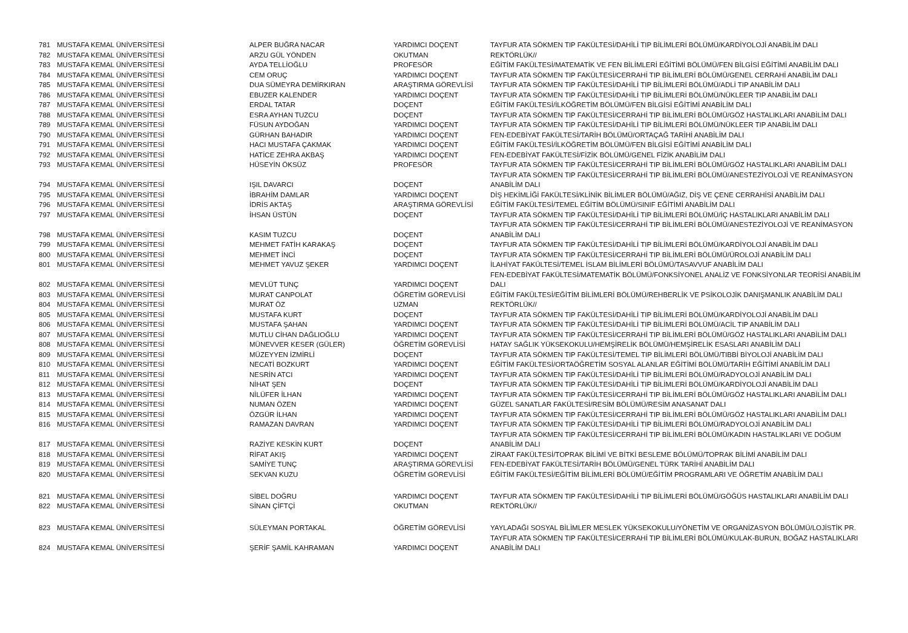| 781 | MUSTAFA KEMAL ÜNİVERSİTESİ | ALPER BUĞRA NACAR | YARDIMCI DOÇENT | TAYFUR ATA SÖKMEN TIP FAKÜLTESİ/DAHİLİ TIP BİLİMLERİ BÖLÜMÜ/KARDİYOLOJİ ANABİLİM DALI |
| 782 | MUSTAFA KEMAL ÜNİVERSİTESİ | ARZU GÜL YÖNDEN | OKUTMAN | REKTÖRLÜK// |
| 783 | MUSTAFA KEMAL ÜNİVERSİTESİ | AYDA TELLİOĞLU | PROFESÖR | EĞİTİM FAKÜLTESİ/MATEMATİK VE FEN BİLİMLERİ EĞİTİMİ BÖLÜMÜ/FEN BİLGİSİ EĞİTİMİ ANABİLİM DALI |
| 784 | MUSTAFA KEMAL ÜNİVERSİTESİ | CEM ORUÇ | YARDIMCI DOÇENT | TAYFUR ATA SÖKMEN TIP FAKÜLTESİ/CERRAHİ TIP BİLİMLERİ BÖLÜMÜ/GENEL CERRAHİ ANABİLİM DALI |
| 785 | MUSTAFA KEMAL ÜNİVERSİTESİ | DUA SÜMEYRA DEMİRKIRAN | ARAŞTIRMA GÖREVLİSİ | TAYFUR ATA SÖKMEN TIP FAKÜLTESİ/DAHİLİ TIP BİLİMLERİ BÖLÜMÜ/ADLİ TIP ANABİLİM DALI |
| 786 | MUSTAFA KEMAL ÜNİVERSİTESİ | EBUZER KALENDER | YARDIMCI DOÇENT | TAYFUR ATA SÖKMEN TIP FAKÜLTESİ/DAHİLİ TIP BİLİMLERİ BÖLÜMÜ/NÜKLEER TIP ANABİLİM DALI |
| 787 | MUSTAFA KEMAL ÜNİVERSİTESİ | ERDAL TATAR | DOÇENT | EĞİTİM FAKÜLTESİ/İLKÖĞRETİM BÖLÜMÜ/FEN BİLGİSİ EĞİTİMİ ANABİLİM DALI |
| 788 | MUSTAFA KEMAL ÜNİVERSİTESİ | ESRA AYHAN TUZCU | DOÇENT | TAYFUR ATA SÖKMEN TIP FAKÜLTESİ/CERRAHİ TIP BİLİMLERİ BÖLÜMÜ/GÖZ HASTALIKLARI ANABİLİM DALI |
| 789 | MUSTAFA KEMAL ÜNİVERSİTESİ | FÜSUN AYDOĞAN | YARDIMCI DOÇENT | TAYFUR ATA SÖKMEN TIP FAKÜLTESİ/DAHİLİ TIP BİLİMLERİ BÖLÜMÜ/NÜKLEER TIP ANABİLİM DALI |
| 790 | MUSTAFA KEMAL ÜNİVERSİTESİ | GÜRHAN BAHADIR | YARDIMCI DOÇENT | FEN-EDEBİYAT FAKÜLTESİ/TARİH BÖLÜMÜ/ORTAÇAĞ TARİHİ ANABİLİM DALI |
| 791 | MUSTAFA KEMAL ÜNİVERSİTESİ | HACI MUSTAFA ÇAKMAK | YARDIMCI DOÇENT | EĞİTİM FAKÜLTESİ/İLKÖĞRETİM BÖLÜMÜ/FEN BİLGİSİ EĞİTİMİ ANABİLİM DALI |
| 792 | MUSTAFA KEMAL ÜNİVERSİTESİ | HATİCE ZEHRA AKBAŞ | YARDIMCI DOÇENT | FEN-EDEBİYAT FAKÜLTESİ/FİZİK BÖLÜMÜ/GENEL FİZİK ANABİLİM DALI |
| 793 | MUSTAFA KEMAL ÜNİVERSİTESİ | HÜSEYİN ÖKSÜZ | PROFESÖR | TAYFUR ATA SÖKMEN TIP FAKÜLTESİ/CERRAHİ TIP BİLİMLERİ BÖLÜMÜ/GÖZ HASTALIKLARI ANABİLİM DALI |
| 794 | MUSTAFA KEMAL ÜNİVERSİTESİ | IŞIL DAVARCI | DOÇENT | TAYFUR ATA SÖKMEN TIP FAKÜLTESİ/CERRAHİ TIP BİLİMLERİ BÖLÜMÜ/ANESTEZİYOLOJİ VE REANİMASYON ANABİLİM DALI |
| 795 | MUSTAFA KEMAL ÜNİVERSİTESİ | İBRAHİM DAMLAR | YARDIMCI DOÇENT | DİŞ HEKİMLİĞİ FAKÜLTESİ/KLİNİK BİLİMLER BÖLÜMÜ/AĞIZ, DİŞ VE ÇENE CERRAHİSİ ANABİLİM DALI |
| 796 | MUSTAFA KEMAL ÜNİVERSİTESİ | İDRİS AKTAŞ | ARAŞTIRMA GÖREVLİSİ | EĞİTİM FAKÜLTESİ/TEMEL EĞİTİM BÖLÜMÜ/SINIF EĞİTİMİ ANABİLİM DALI |
| 797 | MUSTAFA KEMAL ÜNİVERSİTESİ | İHSAN ÜSTÜN | DOÇENT | TAYFUR ATA SÖKMEN TIP FAKÜLTESİ/DAHİLİ TIP BİLİMLERİ BÖLÜMÜ/İÇ HASTALIKLARI ANABİLİM DALI |
| 798 | MUSTAFA KEMAL ÜNİVERSİTESİ | KASIM TUZCU | DOÇENT | TAYFUR ATA SÖKMEN TIP FAKÜLTESİ/CERRAHİ TIP BİLİMLERİ BÖLÜMÜ/ANESTEZİYOLOJİ VE REANİMASYON ANABİLİM DALI |
| 799 | MUSTAFA KEMAL ÜNİVERSİTESİ | MEHMET FATİH KARAKAŞ | DOÇENT | TAYFUR ATA SÖKMEN TIP FAKÜLTESİ/DAHİLİ TIP BİLİMLERİ BÖLÜMÜ/KARDİYOLOJİ ANABİLİM DALI |
| 800 | MUSTAFA KEMAL ÜNİVERSİTESİ | MEHMET İNCİ | DOÇENT | TAYFUR ATA SÖKMEN TIP FAKÜLTESİ/CERRAHİ TIP BİLİMLERİ BÖLÜMÜ/ÜROLOJİ ANABİLİM DALI |
| 801 | MUSTAFA KEMAL ÜNİVERSİTESİ | MEHMET YAVUZ ŞEKER | YARDIMCI DOÇENT | İLAHİYAT FAKÜLTESİ/TEMEL İSLAM BİLİMLERİ BÖLÜMÜ/TASAVVUF ANABİLİM DALI |
| 802 | MUSTAFA KEMAL ÜNİVERSİTESİ | MEVLÜT TUNÇ | YARDIMCI DOÇENT | FEN-EDEBİYAT FAKÜLTESİ/MATEMATİK BÖLÜMÜ/FONKSİYONEL ANALİZ VE FONKSİYONLAR TEORİSİ ANABİLİM DALI |
| 803 | MUSTAFA KEMAL ÜNİVERSİTESİ | MURAT CANPOLAT | ÖĞRETİM GÖREVLİSİ | EĞİTİM FAKÜLTESİ/EĞİTİM BİLİMLERİ BÖLÜMÜ/REHBERLİK VE PSİKOLOJİK DANIŞMANLIK ANABİLİM DALI |
| 804 | MUSTAFA KEMAL ÜNİVERSİTESİ | MURAT ÖZ | UZMAN | REKTÖRLÜK// |
| 805 | MUSTAFA KEMAL ÜNİVERSİTESİ | MUSTAFA KURT | DOÇENT | TAYFUR ATA SÖKMEN TIP FAKÜLTESİ/DAHİLİ TIP BİLİMLERİ BÖLÜMÜ/KARDİYOLOJİ ANABİLİM DALI |
| 806 | MUSTAFA KEMAL ÜNİVERSİTESİ | MUSTAFA ŞAHAN | YARDIMCI DOÇENT | TAYFUR ATA SÖKMEN TIP FAKÜLTESİ/DAHİLİ TIP BİLİMLERİ BÖLÜMÜ/ACİL TIP ANABİLİM DALI |
| 807 | MUSTAFA KEMAL ÜNİVERSİTESİ | MUTLU CİHAN DAĞLIOĞLU | YARDIMCI DOÇENT | TAYFUR ATA SÖKMEN TIP FAKÜLTESİ/CERRAHİ TIP BİLİMLERİ BÖLÜMÜ/GÖZ HASTALIKLARI ANABİLİM DALI |
| 808 | MUSTAFA KEMAL ÜNİVERSİTESİ | MÜNEVVER KESER (GÜLER) | ÖĞRETİM GÖREVLİSİ | HATAY SAĞLIK YÜKSEKOKULU/HEMŞİRELİK BÖLÜMÜ/HEMŞİRELİK ESASLARI ANABİLİM DALI |
| 809 | MUSTAFA KEMAL ÜNİVERSİTESİ | MÜZEYYEN İZMİRLİ | DOÇENT | TAYFUR ATA SÖKMEN TIP FAKÜLTESİ/TEMEL TIP BİLİMLERİ BÖLÜMÜ/TIBBİ BİYOLOJİ ANABİLİM DALI |
| 810 | MUSTAFA KEMAL ÜNİVERSİTESİ | NECATİ BOZKURT | YARDIMCI DOÇENT | EĞİTİM FAKÜLTESİ/ORTAÖĞRETİM SOSYAL ALANLAR EĞİTİMİ BÖLÜMÜ/TARİH EĞİTİMİ ANABİLİM DALI |
| 811 | MUSTAFA KEMAL ÜNİVERSİTESİ | NESRİN ATCI | YARDIMCI DOÇENT | TAYFUR ATA SÖKMEN TIP FAKÜLTESİ/DAHİLİ TIP BİLİMLERİ BÖLÜMÜ/RADYOLOJİ ANABİLİM DALI |
| 812 | MUSTAFA KEMAL ÜNİVERSİTESİ | NİHAT ŞEN | DOÇENT | TAYFUR ATA SÖKMEN TIP FAKÜLTESİ/DAHİLİ TIP BİLİMLERİ BÖLÜMÜ/KARDİYOLOJİ ANABİLİM DALI |
| 813 | MUSTAFA KEMAL ÜNİVERSİTESİ | NİLÜFER İLHAN | YARDIMCI DOÇENT | TAYFUR ATA SÖKMEN TIP FAKÜLTESİ/CERRAHİ TIP BİLİMLERİ BÖLÜMÜ/GÖZ HASTALIKLARI ANABİLİM DALI |
| 814 | MUSTAFA KEMAL ÜNİVERSİTESİ | NUMAN ÖZEN | YARDIMCI DOÇENT | GÜZEL SANATLAR FAKÜLTESİ/RESİM BÖLÜMÜ/RESİM ANASANAT DALI |
| 815 | MUSTAFA KEMAL ÜNİVERSİTESİ | ÖZGÜR İLHAN | YARDIMCI DOÇENT | TAYFUR ATA SÖKMEN TIP FAKÜLTESİ/CERRAHİ TIP BİLİMLERİ BÖLÜMÜ/GÖZ HASTALIKLARI ANABİLİM DALI |
| 816 | MUSTAFA KEMAL ÜNİVERSİTESİ | RAMAZAN DAVRAN | YARDIMCI DOÇENT | TAYFUR ATA SÖKMEN TIP FAKÜLTESİ/DAHİLİ TIP BİLİMLERİ BÖLÜMÜ/RADYOLOJİ ANABİLİM DALI |
| 817 | MUSTAFA KEMAL ÜNİVERSİTESİ | RAZİYE KESKİN KURT | DOÇENT | TAYFUR ATA SÖKMEN TIP FAKÜLTESİ/CERRAHİ TIP BİLİMLERİ BÖLÜMÜ/KADIN HASTALIKLARI VE DOĞUM ANABİLİM DALI |
| 818 | MUSTAFA KEMAL ÜNİVERSİTESİ | RİFAT AKIŞ | YARDIMCI DOÇENT | ZİRAAT FAKÜLTESİ/TOPRAK BİLİMİ VE BİTKİ BESLEME BÖLÜMÜ/TOPRAK BİLİMİ ANABİLİM DALI |
| 819 | MUSTAFA KEMAL ÜNİVERSİTESİ | SAMİYE TUNÇ | ARAŞTIRMA GÖREVLİSİ | FEN-EDEBİYAT FAKÜLTESİ/TARİH BÖLÜMÜ/GENEL TÜRK TARİHİ ANABİLİM DALI |
| 820 | MUSTAFA KEMAL ÜNİVERSİTESİ | SEKVAN KUZU | ÖĞRETİM GÖREVLİSİ | EĞİTİM FAKÜLTESİ/EĞİTİM BİLİMLERİ BÖLÜMÜ/EĞİTİM PROGRAMLARI VE ÖĞRETİM ANABİLİM DALI |
| 821 | MUSTAFA KEMAL ÜNİVERSİTESİ | SİBEL DOĞRU | YARDIMCI DOÇENT | TAYFUR ATA SÖKMEN TIP FAKÜLTESİ/DAHİLİ TIP BİLİMLERİ BÖLÜMÜ/GÖĞÜS HASTALIKLARI ANABİLİM DALI |
| 822 | MUSTAFA KEMAL ÜNİVERSİTESİ | SİNAN ÇİFTÇİ | OKUTMAN | REKTÖRLÜK// |
| 823 | MUSTAFA KEMAL ÜNİVERSİTESİ | SÜLEYMAN PORTAKAL | ÖĞRETİM GÖREVLİSİ | YAYLADAĞI SOSYAL BİLİMLER MESLEK YÜKSEKOKULU/YÖNETİM VE ORGANİZASYON BÖLÜMÜ/LOJİSTİK PR. |
| 824 | MUSTAFA KEMAL ÜNİVERSİTESİ | ŞERİF ŞAMİL KAHRAMAN | YARDIMCI DOÇENT | TAYFUR ATA SÖKMEN TIP FAKÜLTESİ/CERRAHİ TIP BİLİMLERİ BÖLÜMÜ/KULAK-BURUN, BOĞAZ HASTALIKLARI ANABİLİM DALI |